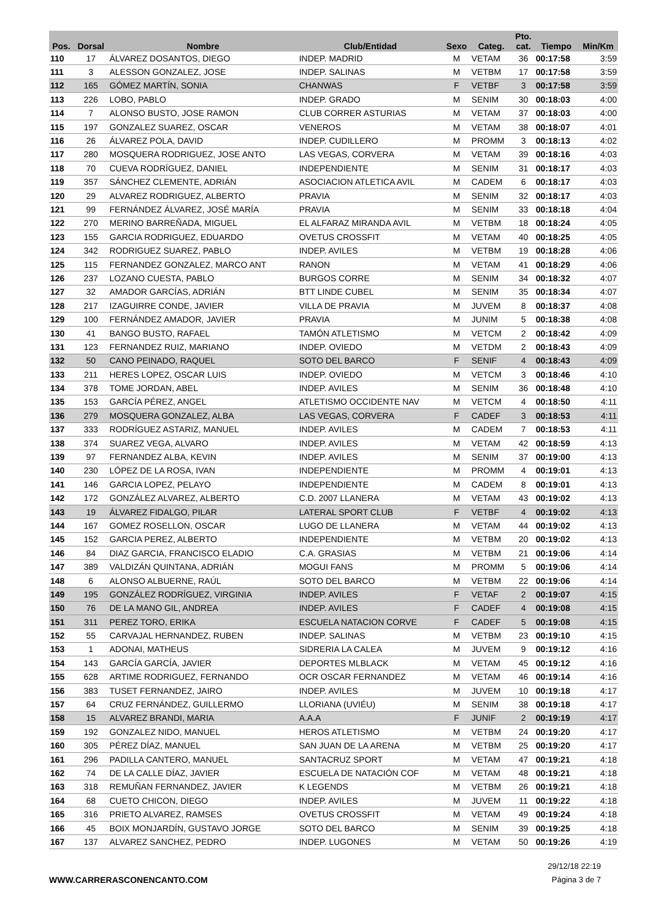| Pos. | Dorsal | Nombre | Club/Entidad | Sexo | Categ. | Pto. cat. | Tiempo | Min/Km |
| --- | --- | --- | --- | --- | --- | --- | --- | --- |
| 110 | 17 | ÁLVAREZ DOSANTOS, DIEGO | INDEP. MADRID | M | VETAM | 36 | 00:17:58 | 3:59 |
| 111 | 3 | ALESSON GONZALEZ, JOSE | INDEP. SALINAS | M | VETBM | 17 | 00:17:58 | 3:59 |
| 112 | 165 | GÓMEZ MARTÍN, SONIA | CHANWAS | F | VETBF | 3 | 00:17:58 | 3:59 |
| 113 | 226 | LOBO, PABLO | INDEP. GRADO | M | SENIM | 30 | 00:18:03 | 4:00 |
| 114 | 7 | ALONSO BUSTO, JOSE RAMON | CLUB CORRER ASTURIAS | M | VETAM | 37 | 00:18:03 | 4:00 |
| 115 | 197 | GONZALEZ SUAREZ, OSCAR | VENEROS | M | VETAM | 38 | 00:18:07 | 4:01 |
| 116 | 26 | ÁLVAREZ POLA, DAVID | INDEP. CUDILLERO | M | PROMM | 3 | 00:18:13 | 4:02 |
| 117 | 280 | MOSQUERA RODRIGUEZ, JOSE ANTO | LAS VEGAS, CORVERA | M | VETAM | 39 | 00:18:16 | 4:03 |
| 118 | 70 | CUEVA RODRÍGUEZ, DANIEL | INDEPENDIENTE | M | SENIM | 31 | 00:18:17 | 4:03 |
| 119 | 357 | SÁNCHEZ CLEMENTE, ADRIÁN | ASOCIACION ATLETICA AVIL | M | CADEM | 6 | 00:18:17 | 4:03 |
| 120 | 29 | ALVAREZ RODRIGUEZ, ALBERTO | PRAVIA | M | SENIM | 32 | 00:18:17 | 4:03 |
| 121 | 99 | FERNÁNDEZ ÁLVAREZ, JOSÉ MARÍA | PRAVIA | M | SENIM | 33 | 00:18:18 | 4:04 |
| 122 | 270 | MERINO BARREÑADA, MIGUEL | EL ALFARAZ MIRANDA AVIL | M | VETBM | 18 | 00:18:24 | 4:05 |
| 123 | 155 | GARCIA RODRIGUEZ, EDUARDO | OVETUS CROSSFIT | M | VETAM | 40 | 00:18:25 | 4:05 |
| 124 | 342 | RODRIGUEZ SUAREZ, PABLO | INDEP. AVILES | M | VETBM | 19 | 00:18:28 | 4:06 |
| 125 | 115 | FERNANDEZ GONZALEZ, MARCO ANT | RANON | M | VETAM | 41 | 00:18:29 | 4:06 |
| 126 | 237 | LOZANO CUESTA, PABLO | BURGOS CORRE | M | SENIM | 34 | 00:18:32 | 4:07 |
| 127 | 32 | AMADOR GARCÍAS, ADRIÁN | BTT LINDE CUBEL | M | SENIM | 35 | 00:18:34 | 4:07 |
| 128 | 217 | IZAGUIRRE CONDE, JAVIER | VILLA DE PRAVIA | M | JUVEM | 8 | 00:18:37 | 4:08 |
| 129 | 100 | FERNÁNDEZ AMADOR, JAVIER | PRAVIA | M | JUNIM | 5 | 00:18:38 | 4:08 |
| 130 | 41 | BANGO BUSTO, RAFAEL | TAMÓN ATLETISMO | M | VETCM | 2 | 00:18:42 | 4:09 |
| 131 | 123 | FERNANDEZ RUIZ, MARIANO | INDEP. OVIEDO | M | VETDM | 2 | 00:18:43 | 4:09 |
| 132 | 50 | CANO PEINADO, RAQUEL | SOTO DEL BARCO | F | SENIF | 4 | 00:18:43 | 4:09 |
| 133 | 211 | HERES LOPEZ, OSCAR LUIS | INDEP. OVIEDO | M | VETCM | 3 | 00:18:46 | 4:10 |
| 134 | 378 | TOME JORDAN, ABEL | INDEP. AVILES | M | SENIM | 36 | 00:18:48 | 4:10 |
| 135 | 153 | GARCÍA PÉREZ, ANGEL | ATLETISMO OCCIDENTE NAV | M | VETCM | 4 | 00:18:50 | 4:11 |
| 136 | 279 | MOSQUERA GONZALEZ, ALBA | LAS VEGAS, CORVERA | F | CADEF | 3 | 00:18:53 | 4:11 |
| 137 | 333 | RODRÍGUEZ ASTARIZ, MANUEL | INDEP. AVILES | M | CADEM | 7 | 00:18:53 | 4:11 |
| 138 | 374 | SUAREZ VEGA, ALVARO | INDEP. AVILES | M | VETAM | 42 | 00:18:59 | 4:13 |
| 139 | 97 | FERNANDEZ ALBA, KEVIN | INDEP. AVILES | M | SENIM | 37 | 00:19:00 | 4:13 |
| 140 | 230 | LÓPEZ DE LA ROSA, IVAN | INDEPENDIENTE | M | PROMM | 4 | 00:19:01 | 4:13 |
| 141 | 146 | GARCIA LOPEZ, PELAYO | INDEPENDIENTE | M | CADEM | 8 | 00:19:01 | 4:13 |
| 142 | 172 | GONZÁLEZ ALVAREZ, ALBERTO | C.D. 2007 LLANERA | M | VETAM | 43 | 00:19:02 | 4:13 |
| 143 | 19 | ÁLVAREZ FIDALGO, PILAR | LATERAL SPORT CLUB | F | VETBF | 4 | 00:19:02 | 4:13 |
| 144 | 167 | GOMEZ ROSELLON, OSCAR | LUGO DE LLANERA | M | VETAM | 44 | 00:19:02 | 4:13 |
| 145 | 152 | GARCIA PEREZ, ALBERTO | INDEPENDIENTE | M | VETBM | 20 | 00:19:02 | 4:13 |
| 146 | 84 | DIAZ GARCIA, FRANCISCO ELADIO | C.A. GRASIAS | M | VETBM | 21 | 00:19:06 | 4:14 |
| 147 | 389 | VALDIZÁN QUINTANA, ADRIÁN | MOGUI FANS | M | PROMM | 5 | 00:19:06 | 4:14 |
| 148 | 6 | ALONSO ALBUERNE, RAÚL | SOTO DEL BARCO | M | VETBM | 22 | 00:19:06 | 4:14 |
| 149 | 195 | GONZÁLEZ RODRÍGUEZ, VIRGINIA | INDEP. AVILES | F | VETAF | 2 | 00:19:07 | 4:15 |
| 150 | 76 | DE LA MANO GIL, ANDREA | INDEP. AVILES | F | CADEF | 4 | 00:19:08 | 4:15 |
| 151 | 311 | PEREZ TORO, ERIKA | ESCUELA NATACION CORVE | F | CADEF | 5 | 00:19:08 | 4:15 |
| 152 | 55 | CARVAJAL HERNANDEZ, RUBEN | INDEP. SALINAS | M | VETBM | 23 | 00:19:10 | 4:15 |
| 153 | 1 | ADONAI, MATHEUS | SIDRERIA LA CALEA | M | JUVEM | 9 | 00:19:12 | 4:16 |
| 154 | 143 | GARCÍA GARCÍA, JAVIER | DEPORTES MLBLACK | M | VETAM | 45 | 00:19:12 | 4:16 |
| 155 | 628 | ARTIME RODRIGUEZ, FERNANDO | OCR OSCAR FERNANDEZ | M | VETAM | 46 | 00:19:14 | 4:16 |
| 156 | 383 | TUSET FERNANDEZ, JAIRO | INDEP. AVILES | M | JUVEM | 10 | 00:19:18 | 4:17 |
| 157 | 64 | CRUZ FERNÁNDEZ, GUILLERMO | LLORIANA (UVIÉU) | M | SENIM | 38 | 00:19:18 | 4:17 |
| 158 | 15 | ALVAREZ BRANDI, MARIA | A.A.A | F | JUNIF | 2 | 00:19:19 | 4:17 |
| 159 | 192 | GONZALEZ NIDO, MANUEL | HEROS ATLETISMO | M | VETBM | 24 | 00:19:20 | 4:17 |
| 160 | 305 | PÉREZ DÍAZ, MANUEL | SAN JUAN DE LA ARENA | M | VETBM | 25 | 00:19:20 | 4:17 |
| 161 | 296 | PADILLA CANTERO, MANUEL | SANTACRUZ SPORT | M | VETAM | 47 | 00:19:21 | 4:18 |
| 162 | 74 | DE LA CALLE DÍAZ, JAVIER | ESCUELA DE NATACIÓN COF | M | VETAM | 48 | 00:19:21 | 4:18 |
| 163 | 318 | REMUÑAN FERNANDEZ, JAVIER | K LEGENDS | M | VETBM | 26 | 00:19:21 | 4:18 |
| 164 | 68 | CUETO CHICON, DIEGO | INDEP. AVILES | M | JUVEM | 11 | 00:19:22 | 4:18 |
| 165 | 316 | PRIETO ALVAREZ, RAMSES | OVETUS CROSSFIT | M | VETAM | 49 | 00:19:24 | 4:18 |
| 166 | 45 | BOIX MONJARDÍN, GUSTAVO JORGE | SOTO DEL BARCO | M | SENIM | 39 | 00:19:25 | 4:18 |
| 167 | 137 | ALVAREZ SANCHEZ, PEDRO | INDEP. LUGONES | M | VETAM | 50 | 00:19:26 | 4:19 |
WWW.CARRERASCONENCANTO.COM
29/12/18 22:19
Página 3 de 7